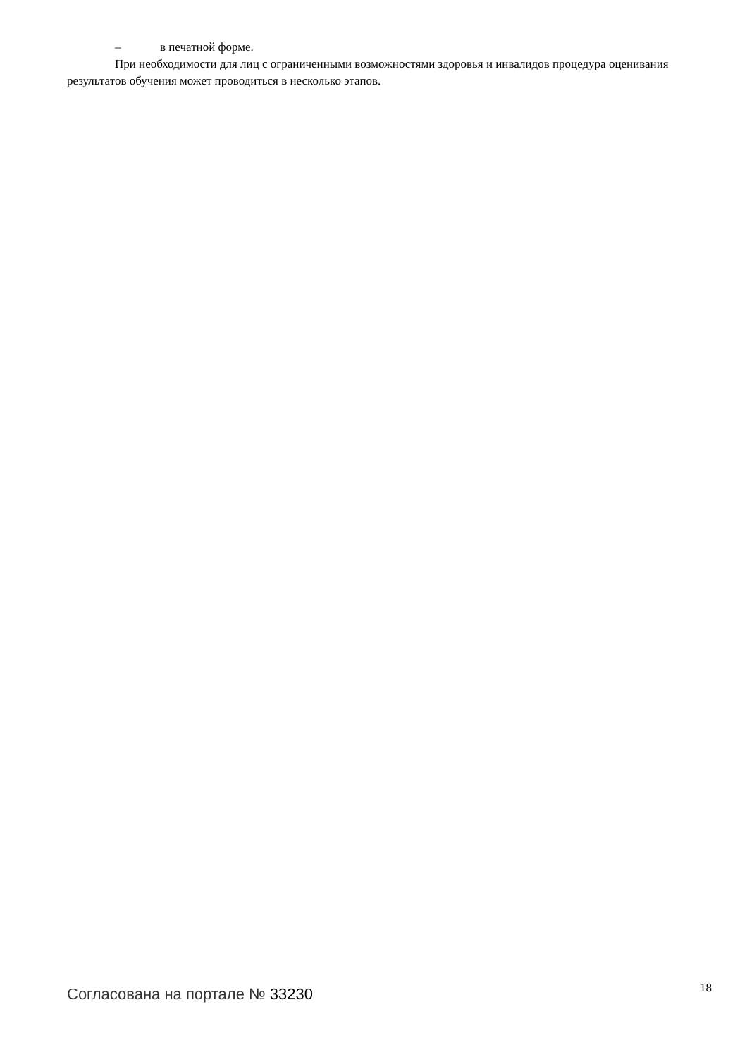– в печатной форме.
При необходимости для лиц с ограниченными возможностями здоровья и инвалидов процедура оценивания результатов обучения может проводиться в несколько этапов.
Согласована на портале № 33230
18